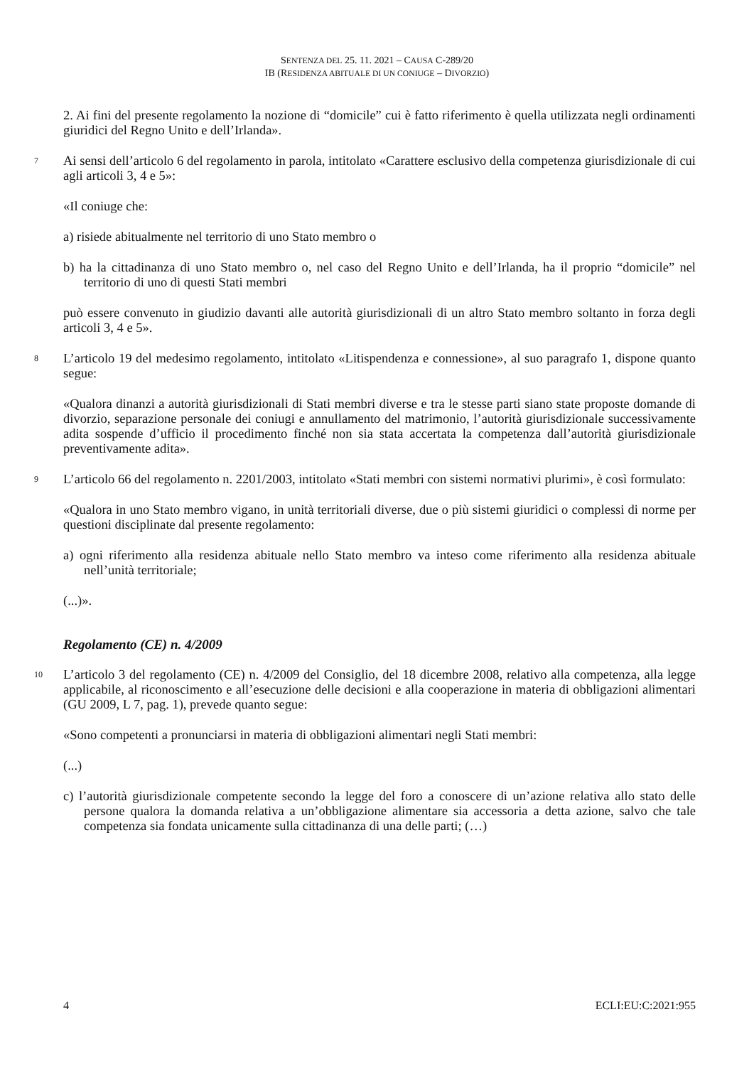SENTENZA DEL 25. 11. 2021 – CAUSA C-289/20
IB (RESIDENZA ABITUALE DI UN CONIUGE – DIVORZIO)
2. Ai fini del presente regolamento la nozione di “domicile” cui è fatto riferimento è quella utilizzata negli ordinamenti giuridici del Regno Unito e dell’Irlanda».
7 Ai sensi dell’articolo 6 del regolamento in parola, intitolato «Carattere esclusivo della competenza giurisdizionale di cui agli articoli 3, 4 e 5»:
«Il coniuge che:
a) risiede abitualmente nel territorio di uno Stato membro o
b) ha la cittadinanza di uno Stato membro o, nel caso del Regno Unito e dell’Irlanda, ha il proprio “domicile” nel territorio di uno di questi Stati membri
può essere convenuto in giudizio davanti alle autorità giurisdizionali di un altro Stato membro soltanto in forza degli articoli 3, 4 e 5».
8 L’articolo 19 del medesimo regolamento, intitolato «Litispendenza e connessione», al suo paragrafo 1, dispone quanto segue:
«Qualora dinanzi a autorità giurisdizionali di Stati membri diverse e tra le stesse parti siano state proposte domande di divorzio, separazione personale dei coniugi e annullamento del matrimonio, l’autorità giurisdizionale successivamente adita sospende d’ufficio il procedimento finché non sia stata accertata la competenza dall’autorità giurisdizionale preventivamente adita».
9 L’articolo 66 del regolamento n. 2201/2003, intitolato «Stati membri con sistemi normativi plurimi», è così formulato:
«Qualora in uno Stato membro vigano, in unità territoriali diverse, due o più sistemi giuridici o complessi di norme per questioni disciplinate dal presente regolamento:
a) ogni riferimento alla residenza abituale nello Stato membro va inteso come riferimento alla residenza abituale nell’unità territoriale;
(...)».
Regolamento (CE) n. 4/2009
10 L’articolo 3 del regolamento (CE) n. 4/2009 del Consiglio, del 18 dicembre 2008, relativo alla competenza, alla legge applicabile, al riconoscimento e all’esecuzione delle decisioni e alla cooperazione in materia di obbligazioni alimentari (GU 2009, L 7, pag. 1), prevede quanto segue:
«Sono competenti a pronunciarsi in materia di obbligazioni alimentari negli Stati membri:
(...)
c) l’autorità giurisdizionale competente secondo la legge del foro a conoscere di un’azione relativa allo stato delle persone qualora la domanda relativa a un’obbligazione alimentare sia accessoria a detta azione, salvo che tale competenza sia fondata unicamente sulla cittadinanza di una delle parti; (…)
4 ECLI:EU:C:2021:955